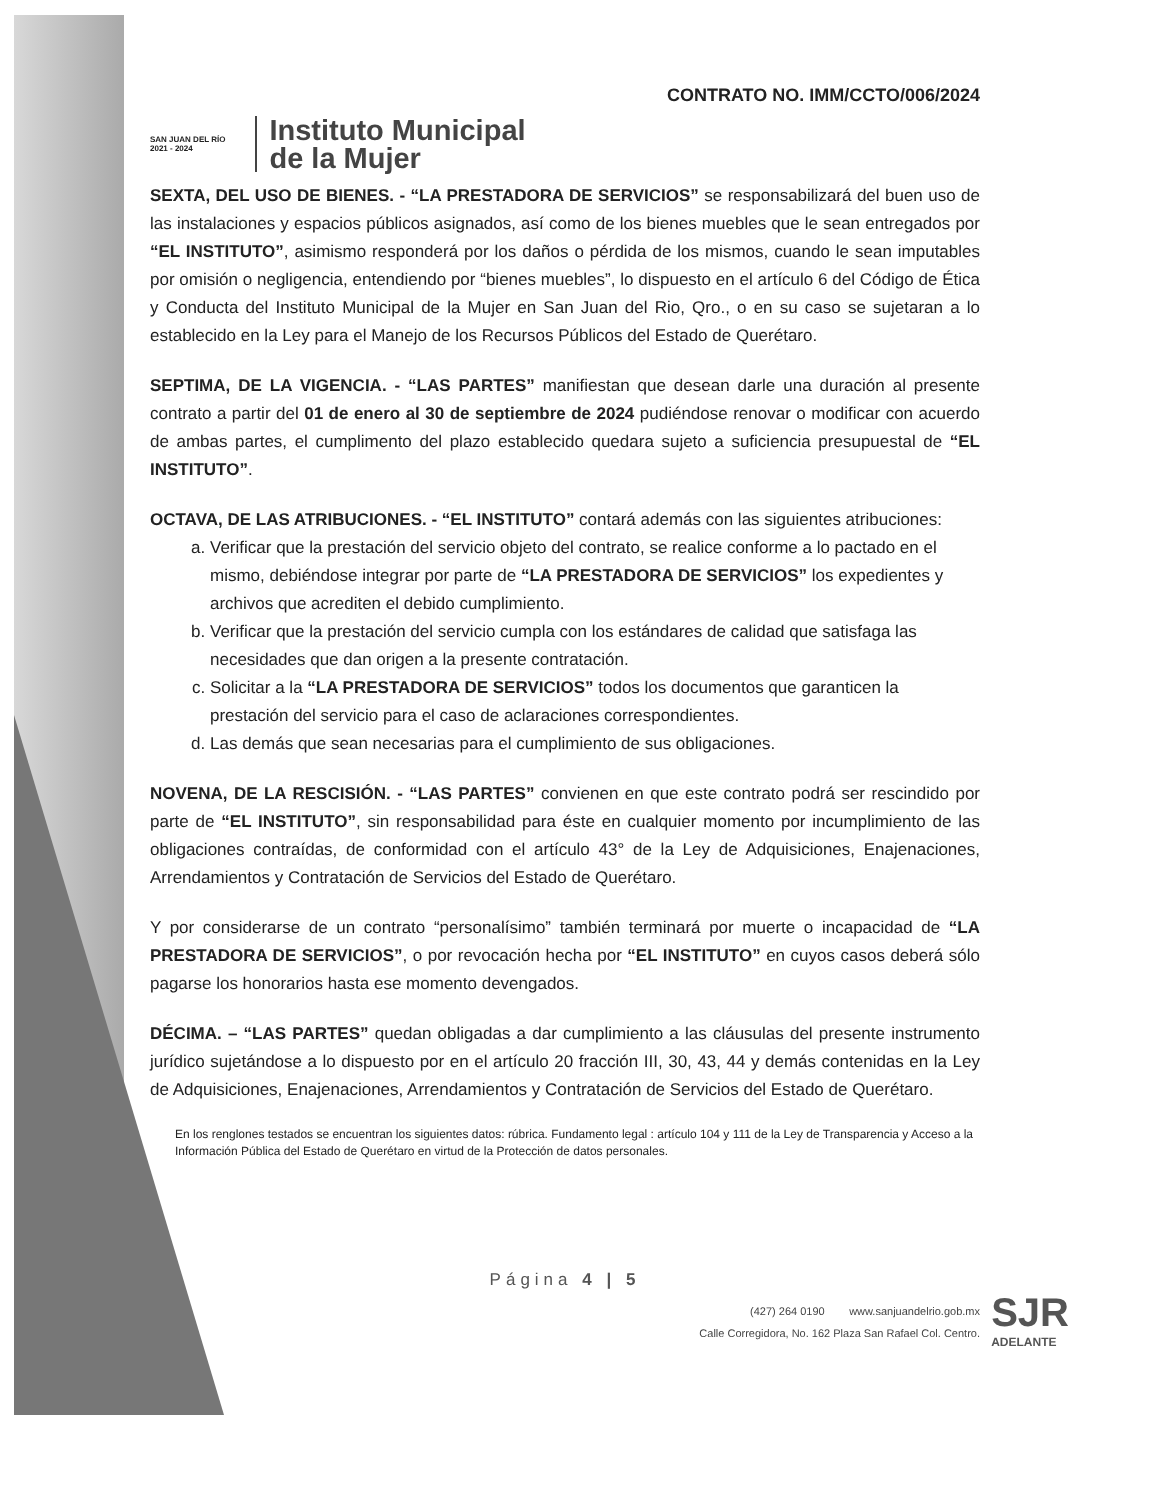CONTRATO NO. IMM/CCTO/006/2024
SAN JUAN DEL RÍO
2021 - 2024
Instituto Municipal
de la Mujer
SEXTA, DEL USO DE BIENES. - “LA PRESTADORA DE SERVICIOS” se responsabilizará del buen uso de las instalaciones y espacios públicos asignados, así como de los bienes muebles que le sean entregados por “EL INSTITUTO”, asimismo responderá por los daños o pérdida de los mismos, cuando le sean imputables por omisión o negligencia, entendiendo por “bienes muebles”, lo dispuesto en el artículo 6 del Código de Ética y Conducta del Instituto Municipal de la Mujer en San Juan del Rio, Qro., o en su caso se sujetaran a lo establecido en la Ley para el Manejo de los Recursos Públicos del Estado de Querétaro.
SEPTIMA, DE LA VIGENCIA. - “LAS PARTES” manifiestan que desean darle una duración al presente contrato a partir del 01 de enero al 30 de septiembre de 2024 pudiéndose renovar o modificar con acuerdo de ambas partes, el cumplimento del plazo establecido quedara sujeto a suficiencia presupuestal de “EL INSTITUTO”.
OCTAVA, DE LAS ATRIBUCIONES. - “EL INSTITUTO” contará además con las siguientes atribuciones:
a. Verificar que la prestación del servicio objeto del contrato, se realice conforme a lo pactado en el mismo, debiéndose integrar por parte de “LA PRESTADORA DE SERVICIOS” los expedientes y archivos que acrediten el debido cumplimiento.
b. Verificar que la prestación del servicio cumpla con los estándares de calidad que satisfaga las necesidades que dan origen a la presente contratación.
c. Solicitar a la “LA PRESTADORA DE SERVICIOS” todos los documentos que garanticen la prestación del servicio para el caso de aclaraciones correspondientes.
d. Las demás que sean necesarias para el cumplimiento de sus obligaciones.
NOVENA, DE LA RESCISIÓN. - “LAS PARTES” convienen en que este contrato podrá ser rescindido por parte de “EL INSTITUTO”, sin responsabilidad para éste en cualquier momento por incumplimiento de las obligaciones contraídas, de conformidad con el artículo 43° de la Ley de Adquisiciones, Enajenaciones, Arrendamientos y Contratación de Servicios del Estado de Querétaro.
Y por considerarse de un contrato “personalísimo” también terminará por muerte o incapacidad de “LA PRESTADORA DE SERVICIOS”, o por revocación hecha por “EL INSTITUTO” en cuyos casos deberá sólo pagarse los honorarios hasta ese momento devengados.
DÉCIMA. – “LAS PARTES” quedan obligadas a dar cumplimiento a las cláusulas del presente instrumento jurídico sujetándose a lo dispuesto por en el artículo 20 fracción III, 30, 43, 44 y demás contenidas en la Ley de Adquisiciones, Enajenaciones, Arrendamientos y Contratación de Servicios del Estado de Querétaro.
En los renglones testados se encuentran los siguientes datos: rúbrica. Fundamento legal : artículo 104 y 111 de la Ley de Transparencia y Acceso a la Información Pública del Estado de Querétaro en virtud de la Protección de datos personales.
Página 4 | 5
(427) 264 0190 www.sanjuandelrio.gob.mx
Calle Corregidora, No. 162 Plaza San Rafael Col. Centro.
SJR
ADELANTE